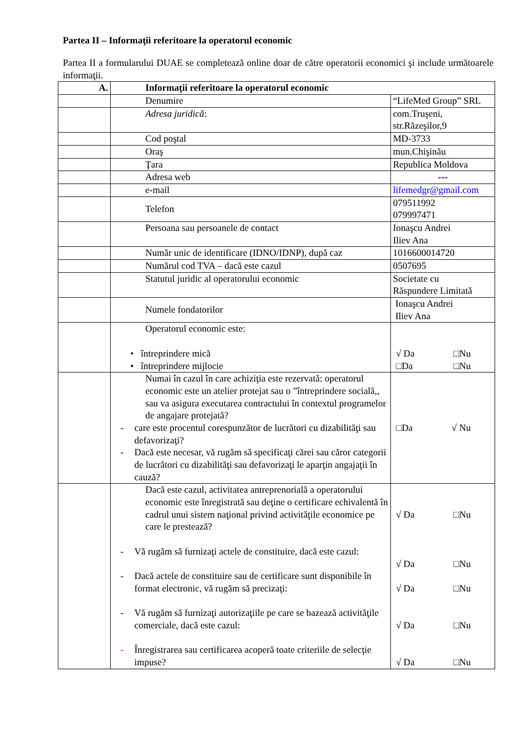Partea II – Informaţii referitoare la operatorul economic
Partea II a formularului DUAE se completează online doar de către operatorii economici şi include următoarele informaţii.
| A. | Informaţii referitoare la operatorul economic | |
| | Denumire | “LifeMed Group” SRL |
| | Adresa juridică : | com.Truşeni, str.Răzeşilor,9 |
| | Cod poştal | MD-3733 |
| | Oraş | mun.Chişinău |
| | Ţara | Republica Moldova |
| | Adresa web | --- |
| | e-mail | lifemedgr@gmail.com |
| | Telefon | 079511992 079997471 |
| | Persoana sau persoanele de contact | Ionaşcu Andrei Iliev Ana |
| | Număr unic de identificare (IDNO/IDNP), după caz | 1016600014720 |
| | Numărul cod TVA – dacă este cazul | 0507695 |
| | Statutul juridic al operatorului economic | Societate cu Răspundere Limitată |
| | Numele fondatorilor | Ionaşcu Andrei Iliev Ana |
| | Operatorul economic este: • întreprindere mică • întreprindere mijlocie | √ Da □Nu □Da □Nu |
| | Numai în cazul în care achiziţia este rezervată: operatorul economic este un atelier protejat sau o ”întreprindere socială,, sau va asigura executarea contractului în contextul programelor de angajare protejată? - care este procentul corespunzător de lucrători cu dizabilităţi sau defavorizaţi? - Dacă este necesar, vă rugăm să specificaţi cărei sau căror categorii de lucrători cu dizabilităţi sau defavorizaţi le aparţin angajaţii în cauză? | □Da √ Nu |
| | Dacă este cazul, activitatea antreprenorială a operatorului economic este înregistrată sau deţine o certificare echivalentă în cadrul unui sistem naţional privind activităţile economice pe care le prestează? - Vă rugăm să furnizaţi actele de constituire, dacă este cazul: - Dacă actele de constituire sau de certificare sunt disponibile în format electronic, vă rugăm să precizaţi: - Vă rugăm să furnizaţi autorizaţiile pe care se bazează activităţile comerciale, dacă este cazul: - Înregistrarea sau certificarea acoperă toate criteriile de selecţie impuse? | √ Da □Nu √ Da □Nu √ Da □Nu √ Da □Nu √ Da □Nu |